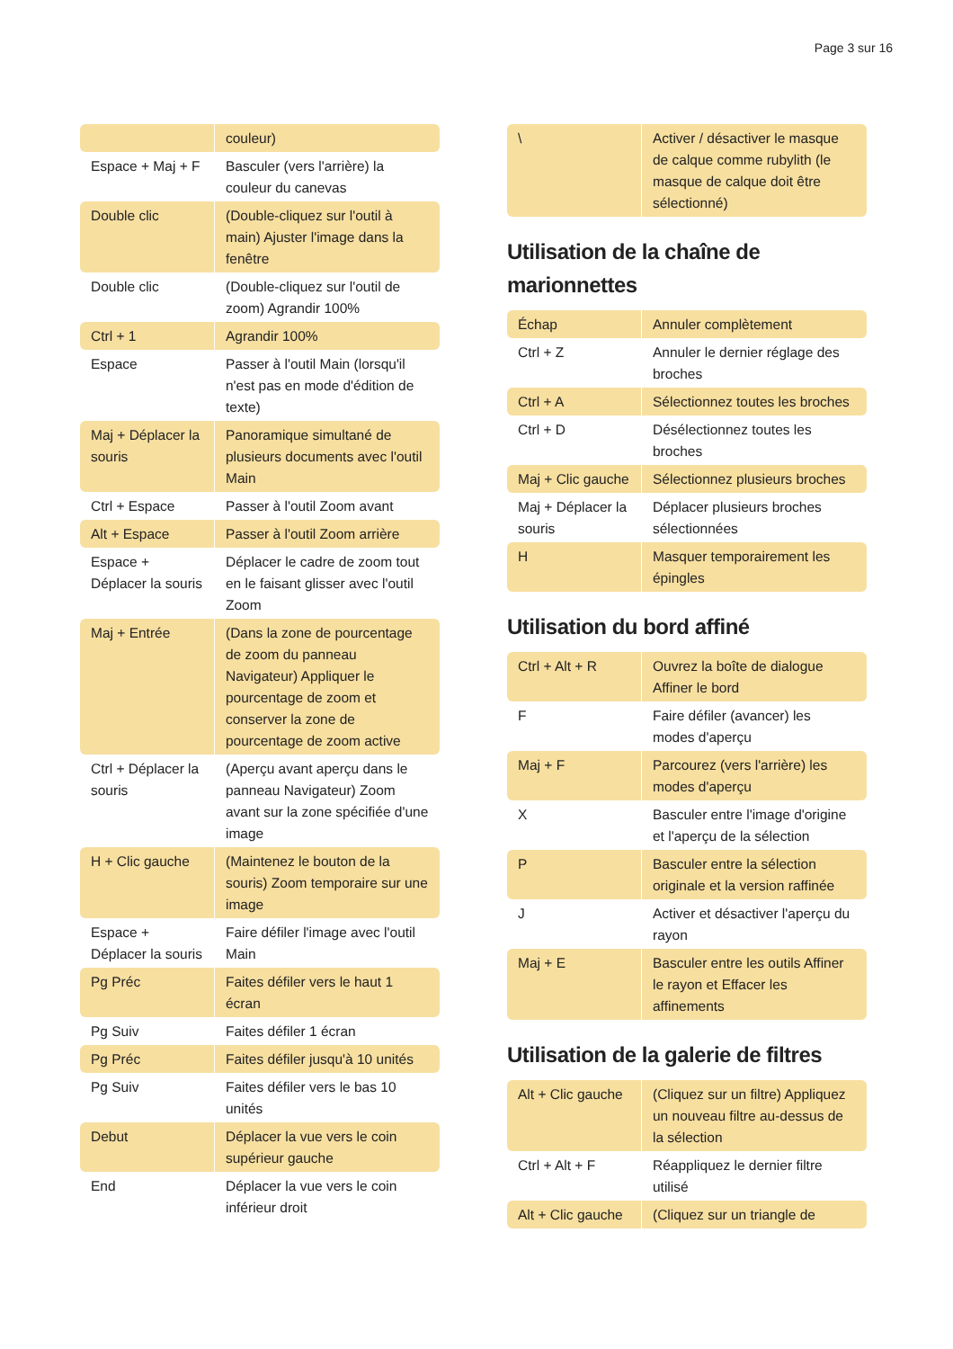Page 3 sur 16
| | couleur) |
| Espace + Maj + F | Basculer (vers l'arrière) la couleur du canevas |
| Double clic | (Double-cliquez sur l'outil à main) Ajuster l'image dans la fenêtre |
| Double clic | (Double-cliquez sur l'outil de zoom) Agrandir 100% |
| Ctrl + 1 | Agrandir 100% |
| Espace | Passer à l'outil Main (lorsqu'il n'est pas en mode d'édition de texte) |
| Maj + Déplacer la souris | Panoramique simultané de plusieurs documents avec l'outil Main |
| Ctrl + Espace | Passer à l'outil Zoom avant |
| Alt + Espace | Passer à l'outil Zoom arrière |
| Espace + Déplacer la souris | Déplacer le cadre de zoom tout en le faisant glisser avec l'outil Zoom |
| Maj + Entrée | (Dans la zone de pourcentage de zoom du panneau Navigateur) Appliquer le pourcentage de zoom et conserver la zone de pourcentage de zoom active |
| Ctrl + Déplacer la souris | (Aperçu avant aperçu dans le panneau Navigateur) Zoom avant sur la zone spécifiée d'une image |
| H + Clic gauche | (Maintenez le bouton de la souris) Zoom temporaire sur une image |
| Espace + Déplacer la souris | Faire défiler l'image avec l'outil Main |
| Pg Préc | Faites défiler vers le haut 1 écran |
| Pg Suiv | Faites défiler 1 écran |
| Pg Préc | Faites défiler jusqu'à 10 unités |
| Pg Suiv | Faites défiler vers le bas 10 unités |
| Debut | Déplacer la vue vers le coin supérieur gauche |
| End | Déplacer la vue vers le coin inférieur droit |
| \ | Activer / désactiver le masque de calque comme rubylith (le masque de calque doit être sélectionné) |
Utilisation de la chaîne de marionnettes
| Échap | Annuler complètement |
| Ctrl + Z | Annuler le dernier réglage des broches |
| Ctrl + A | Sélectionnez toutes les broches |
| Ctrl + D | Désélectionnez toutes les broches |
| Maj + Clic gauche | Sélectionnez plusieurs broches |
| Maj + Déplacer la souris | Déplacer plusieurs broches sélectionnées |
| H | Masquer temporairement les épingles |
Utilisation du bord affiné
| Ctrl + Alt + R | Ouvrez la boîte de dialogue Affiner le bord |
| F | Faire défiler (avancer) les modes d'aperçu |
| Maj + F | Parcourez (vers l'arrière) les modes d'aperçu |
| X | Basculer entre l'image d'origine et l'aperçu de la sélection |
| P | Basculer entre la sélection originale et la version raffinée |
| J | Activer et désactiver l'aperçu du rayon |
| Maj + E | Basculer entre les outils Affiner le rayon et Effacer les affinements |
Utilisation de la galerie de filtres
| Alt + Clic gauche | (Cliquez sur un filtre) Appliquez un nouveau filtre au-dessus de la sélection |
| Ctrl + Alt + F | Réappliquez le dernier filtre utilisé |
| Alt + Clic gauche | (Cliquez sur un triangle de |